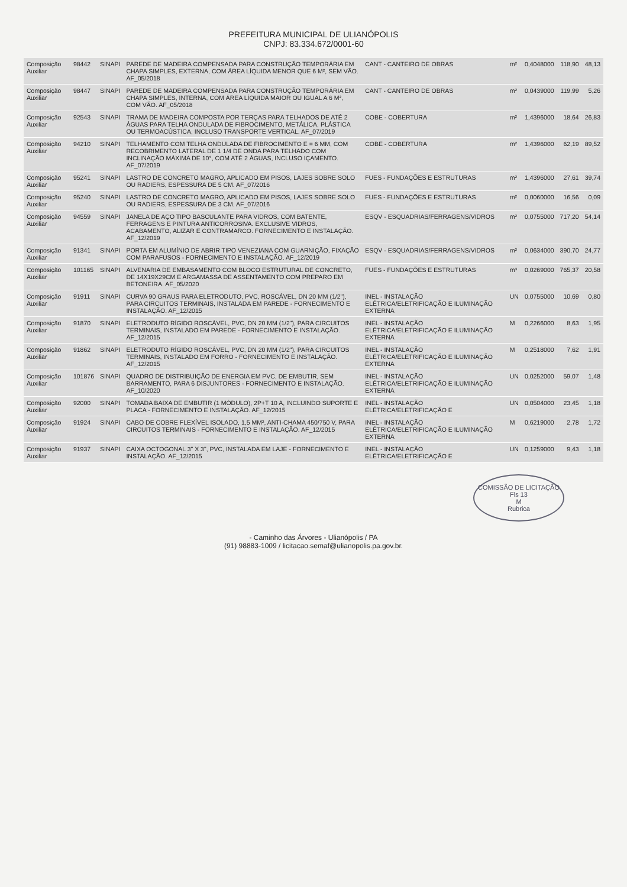PREFEITURA MUNICIPAL DE ULIANÓPOLIS
CNPJ: 83.334.672/0001-60
| Composição Auxiliar | 98442 | SINAPI | PAREDE DE MADEIRA COMPENSADA PARA CONSTRUÇÃO TEMPORÁRIA EM CHAPA SIMPLES, EXTERNA, COM ÁREA LÍQUIDA MENOR QUE 6 M², SEM VÃO. AF_05/2018 | CANT - CANTEIRO DE OBRAS | m² | 0,4048000 | 118,90 | 48,13 |
| Composição Auxiliar | 98447 | SINAPI | PAREDE DE MADEIRA COMPENSADA PARA CONSTRUÇÃO TEMPORÁRIA EM CHAPA SIMPLES, INTERNA, COM ÁREA LÍQUIDA MAIOR OU IGUAL A 6 M², COM VÃO. AF_05/2018 | CANT - CANTEIRO DE OBRAS | m² | 0,0439000 | 119,99 | 5,26 |
| Composição Auxiliar | 92543 | SINAPI | TRAMA DE MADEIRA COMPOSTA POR TERÇAS PARA TELHADOS DE ATÉ 2 ÁGUAS PARA TELHA ONDULADA DE FIBROCIMENTO, METÁLICA, PLÁSTICA OU TERMOACÚSTICA, INCLUSO TRANSPORTE VERTICAL. AF_07/2019 | COBE - COBERTURA | m² | 1,4396000 | 18,64 | 26,83 |
| Composição Auxiliar | 94210 | SINAPI | TELHAMENTO COM TELHA ONDULADA DE FIBROCIMENTO E = 6 MM, COM RECOBRIMENTO LATERAL DE 1 1/4 DE ONDA PARA TELHADO COM INCLINAÇÃO MÁXIMA DE 10°, COM ATÉ 2 ÁGUAS, INCLUSO IÇAMENTO. AF_07/2019 | COBE - COBERTURA | m² | 1,4396000 | 62,19 | 89,52 |
| Composição Auxiliar | 95241 | SINAPI | LASTRO DE CONCRETO MAGRO, APLICADO EM PISOS, LAJES SOBRE SOLO OU RADIERS, ESPESSURA DE 5 CM. AF_07/2016 | FUES - FUNDAÇÕES E ESTRUTURAS | m² | 1,4396000 | 27,61 | 39,74 |
| Composição Auxiliar | 95240 | SINAPI | LASTRO DE CONCRETO MAGRO, APLICADO EM PISOS, LAJES SOBRE SOLO OU RADIERS, ESPESSURA DE 3 CM. AF_07/2016 | FUES - FUNDAÇÕES E ESTRUTURAS | m² | 0,0060000 | 16,56 | 0,09 |
| Composição Auxiliar | 94559 | SINAPI | JANELA DE AÇO TIPO BASCULANTE PARA VIDROS, COM BATENTE, FERRAGENS E PINTURA ANTICORROSIVA. EXCLUSIVE VIDROS, ACABAMENTO, ALIZAR E CONTRAMARCO. FORNECIMENTO E INSTALAÇÃO. AF_12/2019 | ESQV - ESQUADRIAS/FERRAGENS/VIDROS | m² | 0,0755000 | 717,20 | 54,14 |
| Composição Auxiliar | 91341 | SINAPI | PORTA EM ALUMÍNIO DE ABRIR TIPO VENEZIANA COM GUARNIÇÃO, FIXAÇÃO COM PARAFUSOS - FORNECIMENTO E INSTALAÇÃO. AF_12/2019 | ESQV - ESQUADRIAS/FERRAGENS/VIDROS | m² | 0,0634000 | 390,70 | 24,77 |
| Composição Auxiliar | 101165 | SINAPI | ALVENARIA DE EMBASAMENTO COM BLOCO ESTRUTURAL DE CONCRETO, DE 14X19X29CM E ARGAMASSA DE ASSENTAMENTO COM PREPARO EM BETONEIRA. AF_05/2020 | FUES - FUNDAÇÕES E ESTRUTURAS | m³ | 0,0269000 | 765,37 | 20,58 |
| Composição Auxiliar | 91911 | SINAPI | CURVA 90 GRAUS PARA ELETRODUTO, PVC, ROSCÁVEL, DN 20 MM (1/2"), PARA CIRCUITOS TERMINAIS, INSTALADA EM PAREDE - FORNECIMENTO E INSTALAÇÃO. AF_12/2015 | INEL - INSTALAÇÃO ELÉTRICA/ELETRIFICAÇÃO E ILUMINAÇÃO EXTERNA | UN | 0,0755000 | 10,69 | 0,80 |
| Composição Auxiliar | 91870 | SINAPI | ELETRODUTO RÍGIDO ROSCÁVEL, PVC, DN 20 MM (1/2"), PARA CIRCUITOS TERMINAIS, INSTALADO EM PAREDE - FORNECIMENTO E INSTALAÇÃO. AF_12/2015 | INEL - INSTALAÇÃO ELÉTRICA/ELETRIFICAÇÃO E ILUMINAÇÃO EXTERNA | M | 0,2266000 | 8,63 | 1,95 |
| Composição Auxiliar | 91862 | SINAPI | ELETRODUTO RÍGIDO ROSCÁVEL, PVC, DN 20 MM (1/2"), PARA CIRCUITOS TERMINAIS, INSTALADO EM FORRO - FORNECIMENTO E INSTALAÇÃO. AF_12/2015 | INEL - INSTALAÇÃO ELÉTRICA/ELETRIFICAÇÃO E ILUMINAÇÃO EXTERNA | M | 0,2518000 | 7,62 | 1,91 |
| Composição Auxiliar | 101876 | SINAPI | QUADRO DE DISTRIBUIÇÃO DE ENERGIA EM PVC, DE EMBUTIR, SEM BARRAMENTO, PARA 6 DISJUNTORES - FORNECIMENTO E INSTALAÇÃO. AF_10/2020 | INEL - INSTALAÇÃO ELÉTRICA/ELETRIFICAÇÃO E ILUMINAÇÃO EXTERNA | UN | 0,0252000 | 59,07 | 1,48 |
| Composição Auxiliar | 92000 | SINAPI | TOMADA BAIXA DE EMBUTIR (1 MÓDULO), 2P+T 10 A, INCLUINDO SUPORTE E PLACA - FORNECIMENTO E INSTALAÇÃO. AF_12/2015 | INEL - INSTALAÇÃO ELÉTRICA/ELETRIFICAÇÃO E | UN | 0,0504000 | 23,45 | 1,18 |
| Composição Auxiliar | 91924 | SINAPI | CABO DE COBRE FLEXÍVEL ISOLADO, 1,5 MM², ANTI-CHAMA 450/750 V, PARA CIRCUITOS TERMINAIS - FORNECIMENTO E INSTALAÇÃO. AF_12/2015 | INEL - INSTALAÇÃO ELÉTRICA/ELETRIFICAÇÃO E ILUMINAÇÃO EXTERNA | M | 0,6219000 | 2,78 | 1,72 |
| Composição Auxiliar | 91937 | SINAPI | CAIXA OCTOGONAL 3" X 3", PVC, INSTALADA EM LAJE - FORNECIMENTO E INSTALAÇÃO. AF_12/2015 | INEL - INSTALAÇÃO ELÉTRICA/ELETRIFICAÇÃO E | UN | 0,1259000 | 9,43 | 1,18 |
COMISSÃO DE LICITAÇÃO
Fls 13
M
Rubrica
- Caminho das Árvores - Ulianópolis / PA
(91) 98883-1009 / licitacao.semaf@ulianopolis.pa.gov.br.